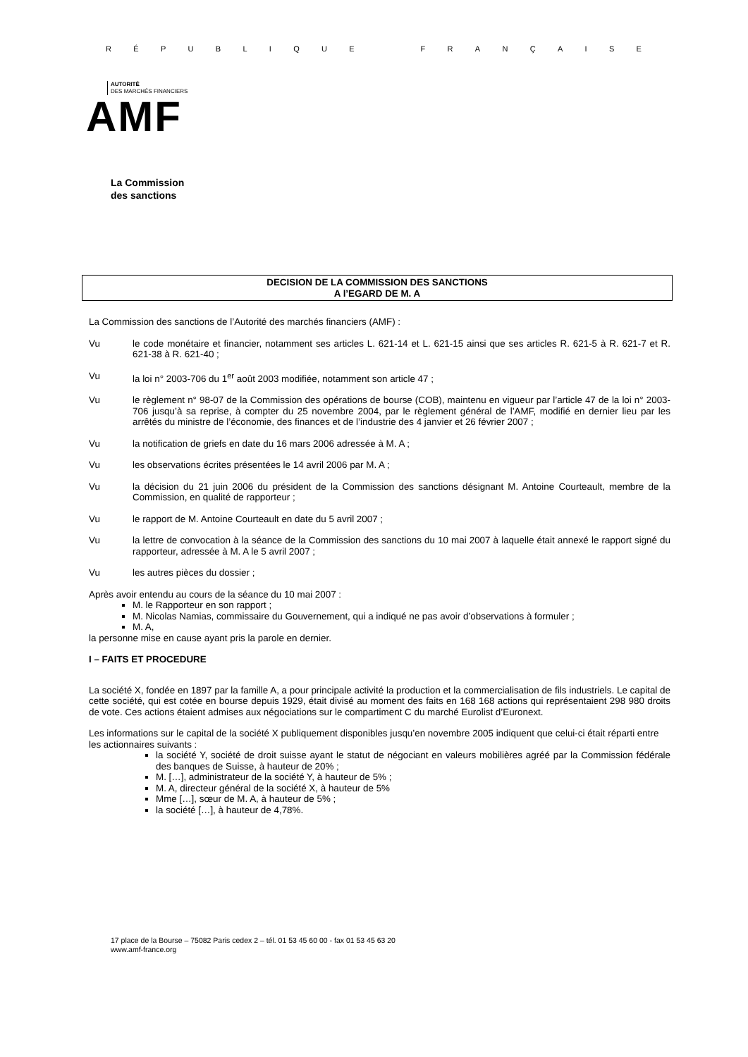RÉPUBLIQUE FRANÇAISE
AUTORITÉ
DES MARCHÉS FINANCIERS
AMF
La Commission
des sanctions
DECISION DE LA COMMISSION DES SANCTIONS
A l’EGARD DE M. A
La Commission des sanctions de l’Autorité des marchés financiers (AMF) :
Vu le code monétaire et financier, notamment ses articles L. 621-14 et L. 621-15 ainsi que ses articles R. 621-5 à R. 621-7 et R. 621-38 à R. 621-40 ;
Vu la loi n° 2003-706 du 1<sup>er</sup> août 2003 modifiée, notamment son article 47 ;
Vu le règlement n° 98-07 de la Commission des opérations de bourse (COB), maintenu en vigueur par l’article 47 de la loi n° 2003-706 jusqu’à sa reprise, à compter du 25 novembre 2004, par le règlement général de l’AMF, modifié en dernier lieu par les arrêtés du ministre de l’économie, des finances et de l’industrie des 4 janvier et 26 février 2007 ;
Vu la notification de griefs en date du 16 mars 2006 adressée à M. A ;
Vu les observations écrites présentées le 14 avril 2006 par M. A ;
Vu la décision du 21 juin 2006 du président de la Commission des sanctions désignant M. Antoine Courteault, membre de la Commission, en qualité de rapporteur ;
Vu le rapport de M. Antoine Courteault en date du 5 avril 2007 ;
Vu la lettre de convocation à la séance de la Commission des sanctions du 10 mai 2007 à laquelle était annexé le rapport signé du rapporteur, adressée à M. A le 5 avril 2007 ;
Vu les autres pièces du dossier ;
Après avoir entendu au cours de la séance du 10 mai 2007 :
M. le Rapporteur en son rapport ;
M. Nicolas Namias, commissaire du Gouvernement, qui a indiqué ne pas avoir d’observations à formuler ;
M. A,
la personne mise en cause ayant pris la parole en dernier.
I – FAITS ET PROCEDURE
La société X, fondée en 1897 par la famille A, a pour principale activité la production et la commercialisation de fils industriels. Le capital de cette société, qui est cotée en bourse depuis 1929, était divisé au moment des faits en 168 168 actions qui représentaient 298 980 droits de vote. Ces actions étaient admises aux négociations sur le compartiment C du marché Eurolist d’Euronext.
Les informations sur le capital de la société X publiquement disponibles jusqu’en novembre 2005 indiquent que celui-ci était réparti entre les actionnaires suivants :
la société Y, société de droit suisse ayant le statut de négociant en valeurs mobilières agréé par la Commission fédérale des banques de Suisse, à hauteur de 20% ;
M. […], administrateur de la société Y, à hauteur de 5% ;
M. A, directeur général de la société X, à hauteur de 5%
Mme […], sœur de M. A, à hauteur de 5% ;
la société […], à hauteur de 4,78%.
17 place de la Bourse – 75082 Paris cedex 2 – tél. 01 53 45 60 00 - fax 01 53 45 63 20
www.amf-france.org